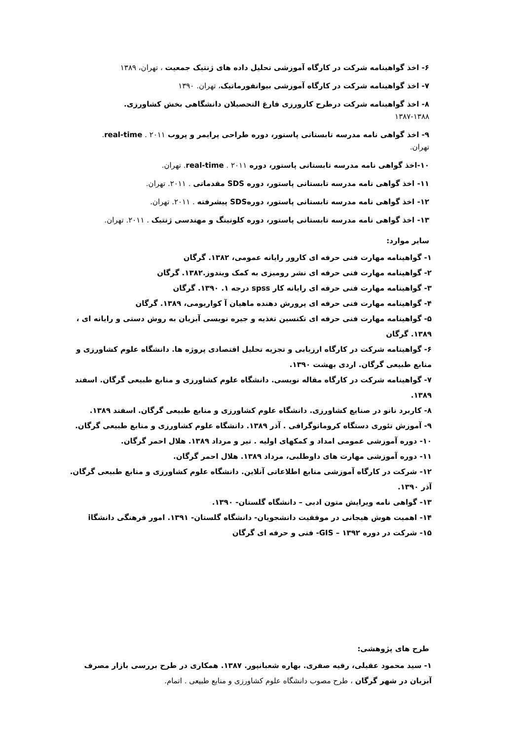۶- اخذ گواهینامه شرکت در کارگاه آموزشی تحلیل داده های ژنتیک جمعیت ، تهران، ۱۳۸۹
۷- اخذ گواهینامه شرکت در کارگاه آموزشی بیوانفورماتیک، تهران. ۱۳۹۰
۸- اخذ گواهینامه شرکت درطرح کارورزی فارغ التحصیلان دانشگاهی بخش کشاورزی. ۱۳۸۸-۱۳۸۷
۹- اخذ گواهی نامه مدرسه تابستانی پاستور، دوره طراحی پرایمر و پروب real-time . ۲۰۱۱. تهران.
۱۰-اخذ گواهی نامه مدرسه تابستانی پاستور، دوره real-time . ۲۰۱۱. تهران.
۱۱- اخذ گواهی نامه مدرسه تابستانی پاستور، دوره SDS مقدماتی . ۲۰۱۱. تهران.
۱۲- اخذ گواهی نامه مدرسه تابستانی پاستور، دورهSDS پیشرفته . ۲۰۱۱. تهران.
۱۳- اخذ گواهی نامه مدرسه تابستانی پاستور، دوره کلونینگ و مهندسی ژنتیک . ۲۰۱۱. تهران.
سایر موارد:
۱- گواهینامه مهارت فنی حرفه ای کارور رایانه عمومی، ۱۳۸۲. گرگان
۲- گواهینامه مهارت فنی حرفه ای نشر رومیزی به کمک ویندوز.۱۳۸۲. گرگان
۳- گواهینامه مهارت فنی حرفه ای رایانه کار spss درجه ۱. ۱۳۹۰. گرگان
۴- گواهینامه مهارت فنی حرفه ای پرورش دهنده ماهیان آ کواریومی، ۱۳۸۹. گرگان
۵- گواهینامه مهارت فنی حرفه ای تکنسین تغذیه و جیره نویسی آبزیان به روش دستی و رایانه ای ، ۱۳۸۹. گرگان
۶- گواهینامه شرکت در کارگاه ارزیابی و تجزیه تحلیل اقتصادی پروژه ها. دانشگاه علوم کشاورزی و منابع طبیعی گرگان. اردی بهشت ۱۳۹۰.
۷- گواهینامه شرکت در کارگاه مقاله نویسی. دانشگاه علوم کشاورزی و منابع طبیعی گرگان. اسفند ۱۳۸۹.
۸- کاربرد نانو در صنایع کشاورزی. دانشگاه علوم کشاورزی و منابع طبیعی گرگان. اسفند ۱۳۸۹.
۹- آموزش تئوری دستگاه کروماتوگرافی . آذر ۱۳۸۹. دانشگاه علوم کشاورزی و منابع طبیعی گرگان.
۱۰- دوره آموزشی عمومی امداد و کمکهای اولیه . تیر و مرداد ۱۳۸۹. هلال احمر گرگان.
۱۱- دوره آموزشی مهارت های داوطلبی، مرداد ۱۳۸۹. هلال احمر گرگان.
۱۲- شرکت در کارگاه آموزشی منابع اطلاعاتی آنلاین. دانشگاه علوم کشاورزی و منابع طبیعی گرگان. آذر ۱۳۹۰.
۱۳- گواهی نامه ویرایش متون ادبی – دانشگاه گلستان- ۱۳۹۰.
۱۴- اهمیت هوش هیجانی در موفقیت دانشجویان- دانشگاه گلستان- ۱۳۹۱. امور فرهنگی دانشگاi
۱۵- شرکت در دوره GIS – ۱۳۹۲- فنی و حرفه ای گرگان
طرح های پژوهشی:
۱- سید محمود عقیلی، رقیه صفری. بهاره شعبانپور. ۱۳۸۷. همکاری در طرح بررسی بازار مصرف آبزیان در شهر گرگان ، طرح مصوب دانشگاه علوم کشاورزی و منابع طبیعی . اتمام.